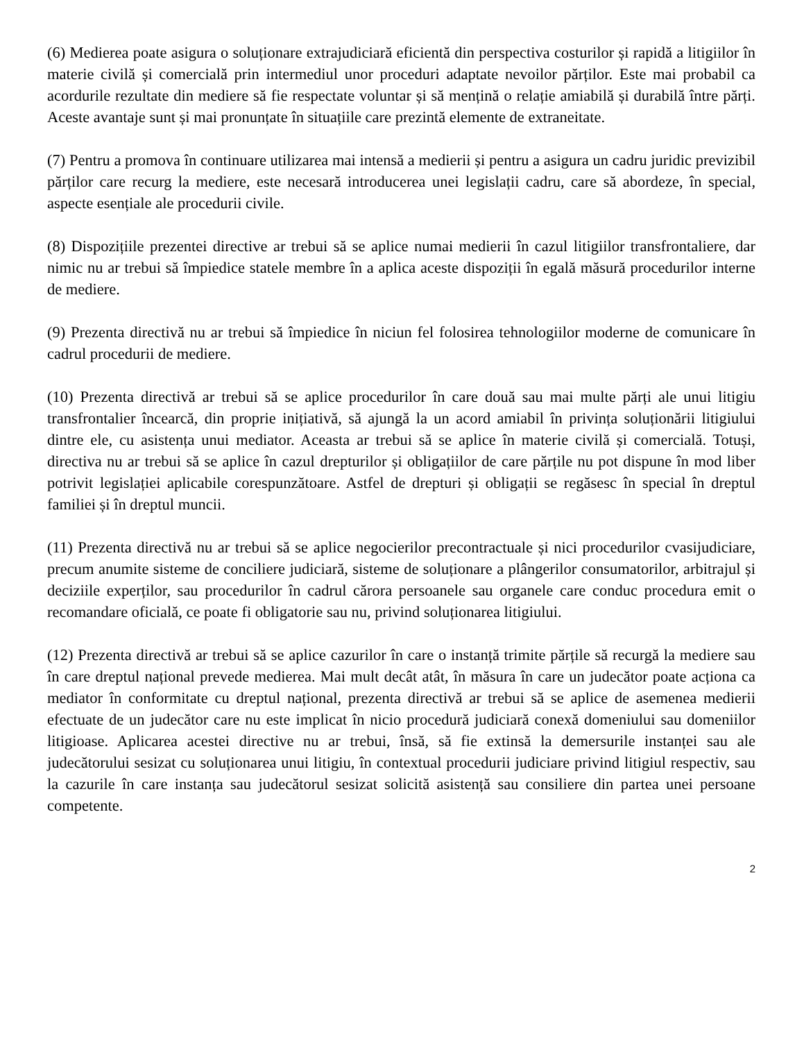(6) Medierea poate asigura o soluționare extrajudiciară eficientă din perspectiva costurilor și rapidă a litigiilor în materie civilă și comercială prin intermediul unor proceduri adaptate nevoilor părților. Este mai probabil ca acordurile rezultate din mediere să fie respectate voluntar și să mențină o relație amiabilă și durabilă între părți. Aceste avantaje sunt și mai pronunțate în situațiile care prezintă elemente de extraneitate.
(7) Pentru a promova în continuare utilizarea mai intensă a medierii și pentru a asigura un cadru juridic previzibil părților care recurg la mediere, este necesară introducerea unei legislații cadru, care să abordeze, în special, aspecte esențiale ale procedurii civile.
(8) Dispozițiile prezentei directive ar trebui să se aplice numai medierii în cazul litigiilor transfrontaliere, dar nimic nu ar trebui să împiedice statele membre în a aplica aceste dispoziții în egală măsură procedurilor interne de mediere.
(9) Prezenta directivă nu ar trebui să împiedice în niciun fel folosirea tehnologiilor moderne de comunicare în cadrul procedurii de mediere.
(10) Prezenta directivă ar trebui să se aplice procedurilor în care două sau mai multe părți ale unui litigiu transfrontalier încearcă, din proprie inițiativă, să ajungă la un acord amiabil în privința soluționării litigiului dintre ele, cu asistența unui mediator. Aceasta ar trebui să se aplice în materie civilă și comercială. Totuși, directiva nu ar trebui să se aplice în cazul drepturilor și obligațiilor de care părțile nu pot dispune în mod liber potrivit legislației aplicabile corespunzătoare. Astfel de drepturi și obligații se regăsesc în special în dreptul familiei și în dreptul muncii.
(11) Prezenta directivă nu ar trebui să se aplice negocierilor precontractuale și nici procedurilor cvasijudiciare, precum anumite sisteme de conciliere judiciară, sisteme de soluționare a plângerilor consumatorilor, arbitrajul și deciziile experților, sau procedurilor în cadrul cărora persoanele sau organele care conduc procedura emit o recomandare oficială, ce poate fi obligatorie sau nu, privind soluționarea litigiului.
(12) Prezenta directivă ar trebui să se aplice cazurilor în care o instanță trimite părțile să recurgă la mediere sau în care dreptul național prevede medierea. Mai mult decât atât, în măsura în care un judecător poate acționa ca mediator în conformitate cu dreptul național, prezenta directivă ar trebui să se aplice de asemenea medierii efectuate de un judecător care nu este implicat în nicio procedură judiciară conexă domeniului sau domeniilor litigioase. Aplicarea acestei directive nu ar trebui, însă, să fie extinsă la demersurile instanței sau ale judecătorului sesizat cu soluționarea unui litigiu, în contextual procedurii judiciare privind litigiul respectiv, sau la cazurile în care instanța sau judecătorul sesizat solicită asistență sau consiliere din partea unei persoane competente.
2